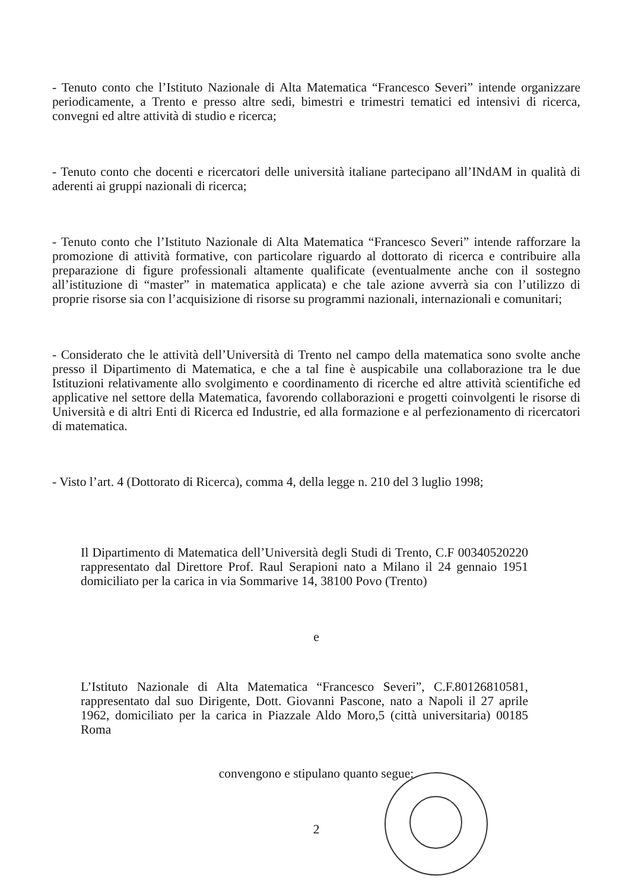- Tenuto conto che l’Istituto Nazionale di Alta Matematica “Francesco Severi” intende organizzare periodicamente, a Trento e presso altre sedi, bimestri e trimestri tematici ed intensivi di ricerca, convegni ed altre attività di studio e ricerca;
- Tenuto conto che docenti e ricercatori delle università italiane partecipano all’INdAM in qualità di aderenti ai gruppi nazionali di ricerca;
- Tenuto conto che l’Istituto Nazionale di Alta Matematica “Francesco Severi” intende rafforzare la promozione di attività formative, con particolare riguardo al dottorato di ricerca e contribuire alla preparazione di figure professionali altamente qualificate (eventualmente anche con il sostegno all’istituzione di “master” in matematica applicata) e che tale azione avverrà sia con l’utilizzo di proprie risorse sia con l’acquisizione di risorse su programmi nazionali, internazionali e comunitari;
- Considerato che le attività dell’Università di Trento nel campo della matematica sono svolte anche presso il Dipartimento di Matematica, e che a tal fine è auspicabile una collaborazione tra le due Istituzioni relativamente allo svolgimento e coordinamento di ricerche ed altre attività scientifiche ed applicative nel settore della Matematica, favorendo collaborazioni e progetti coinvolgenti le risorse di Università e di altri Enti di Ricerca ed Industrie, ed alla formazione e al perfezionamento di ricercatori di matematica.
- Visto l’art. 4 (Dottorato di Ricerca), comma 4, della legge n. 210 del 3 luglio 1998;
Il Dipartimento di Matematica dell’Università degli Studi di Trento, C.F 00340520220 rappresentato dal Direttore Prof. Raul Serapioni nato a Milano il 24 gennaio 1951 domiciliato per la carica in via Sommarive 14, 38100 Povo (Trento)
e
L’Istituto Nazionale di Alta Matematica “Francesco Severi”, C.F.80126810581, rappresentato dal suo Dirigente, Dott. Giovanni Pascone, nato a Napoli il 27 aprile 1962, domiciliato per la carica in Piazzale Aldo Moro,5 (città universitaria) 00185 Roma
convengono e stipulano quanto segue:
2